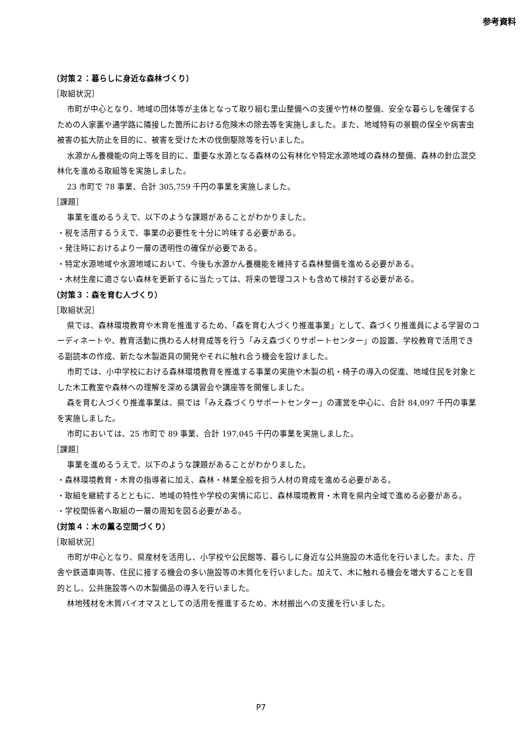参考資料
（対策２：暮らしに身近な森林づくり）
［取組状況］
市町が中心となり、地域の団体等が主体となって取り組む里山整備への支援や竹林の整備、安全な暮らしを確保するための人家裏や通学路に隣接した箇所における危険木の除去等を実施しました。また、地域特有の景観の保全や病害虫被害の拡大防止を目的に、被害を受けた木の伐倒駆除等を行いました。
水源かん養機能の向上等を目的に、重要な水源となる森林の公有林化や特定水源地域の森林の整備、森林の針広混交林化を進める取組等を実施しました。
23 市町で 78 事業、合計 305,759 千円の事業を実施しました。
［課題］
事業を進めるうえで、以下のような課題があることがわかりました。
・税を活用するうえで、事業の必要性を十分に吟味する必要がある。
・発注時におけるより一層の透明性の確保が必要である。
・特定水源地域や水源地域において、今後も水源かん養機能を維持する森林整備を進める必要がある。
・木材生産に適さない森林を更新するに当たっては、将来の管理コストも含めて検討する必要がある。
（対策３：森を育む人づくり）
［取組状況］
県では、森林環境教育や木育を推進するため、「森を育む人づくり推進事業」として、森づくり推進員による学習のコーディネートや、教育活動に携わる人材育成等を行う「みえ森づくりサポートセンター」の設置、学校教育で活用できる副読本の作成、新たな木製遊具の開発やそれに触れ合う機会を設けました。
市町では、小中学校における森林環境教育を推進する事業の実施や木製の机・椅子の導入の促進、地域住民を対象とした木工教室や森林への理解を深める講習会や講座等を開催しました。
森を育む人づくり推進事業は、県では「みえ森づくりサポートセンター」の運営を中心に、合計 84,097 千円の事業を実施しました。
市町においては、25 市町で 89 事業、合計 197,045 千円の事業を実施しました。
［課題］
事業を進めるうえで、以下のような課題があることがわかりました。
・森林環境教育・木育の指導者に加え、森林・林業全般を担う人材の育成を進める必要がある。
・取組を継続するとともに、地域の特性や学校の実情に応じ、森林環境教育・木育を県内全域で進める必要がある。
・学校関係者へ取組の一層の周知を図る必要がある。
（対策４：木の薫る空間づくり）
［取組状況］
市町が中心となり、県産材を活用し、小学校や公民館等、暮らしに身近な公共施設の木造化を行いました。また、庁舎や鉄道車両等、住民に接する機会の多い施設等の木質化を行いました。加えて、木に触れる機会を増大することを目的とし、公共施設等への木製備品の導入を行いました。
林地残材を木質バイオマスとしての活用を推進するため、木材搬出への支援を行いました。
P7